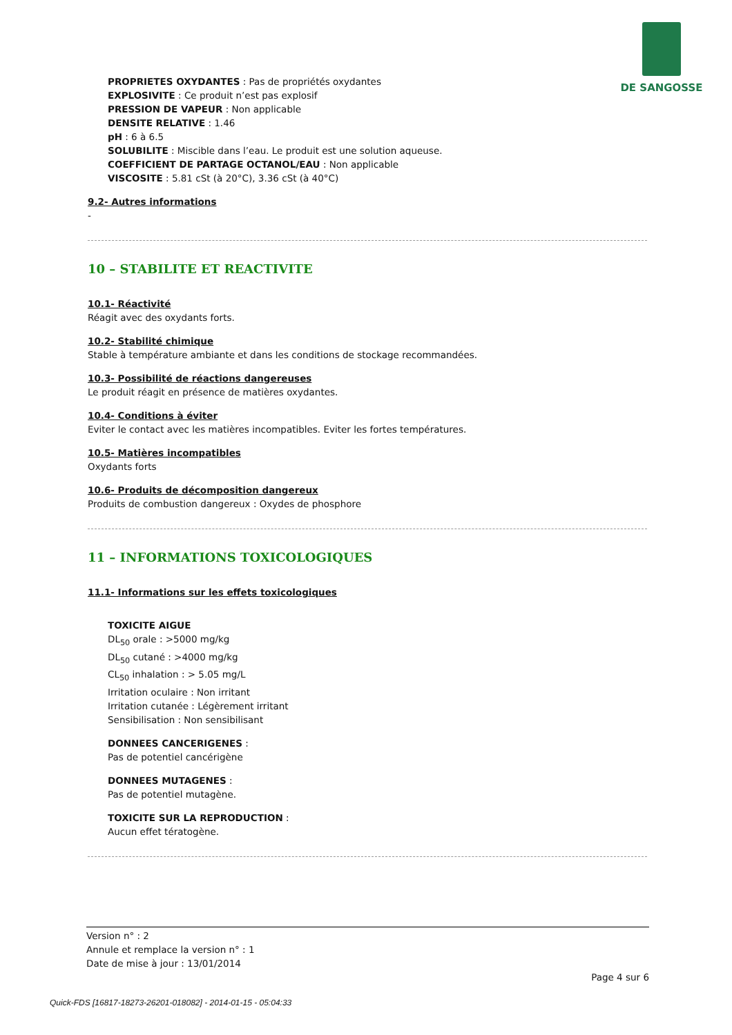DE SANGOSSE
PROPRIETES OXYDANTES : Pas de propriétés oxydantes
EXPLOSIVITE : Ce produit n’est pas explosif
PRESSION DE VAPEUR : Non applicable
DENSITE RELATIVE : 1.46
pH : 6 à 6.5
SOLUBILITE : Miscible dans l’eau. Le produit est une solution aqueuse.
COEFFICIENT DE PARTAGE OCTANOL/EAU : Non applicable
VISCOSITE : 5.81 cSt (à 20°C), 3.36 cSt (à 40°C)
9.2- Autres informations
-
10 – STABILITE ET REACTIVITE
10.1- Réactivité
Réagit avec des oxydants forts.
10.2- Stabilité chimique
Stable à température ambiante et dans les conditions de stockage recommandées.
10.3- Possibilité de réactions dangereuses
Le produit réagit en présence de matières oxydantes.
10.4- Conditions à éviter
Eviter le contact avec les matières incompatibles. Eviter les fortes températures.
10.5- Matières incompatibles
Oxydants forts
10.6- Produits de décomposition dangereux
Produits de combustion dangereux : Oxydes de phosphore
11 – INFORMATIONS TOXICOLOGIQUES
11.1- Informations sur les effets toxicologiques
TOXICITE AIGUE
DL<sub>50</sub> orale : >5000 mg/kg
DL<sub>50</sub> cutané : >4000 mg/kg
CL<sub>50</sub> inhalation : > 5.05 mg/L
Irritation oculaire : Non irritant
Irritation cutanée : Légèrement irritant
Sensibilisation : Non sensibilisant
DONNEES CANCERIGENES :
Pas de potentiel cancérigène
DONNEES MUTAGENES :
Pas de potentiel mutagène.
TOXICITE SUR LA REPRODUCTION :
Aucun effet tératogène.
Version n° : 2
Annule et remplace la version n° : 1
Date de mise à jour : 13/01/2014
Page 4 sur 6
Quick-FDS [16817-18273-26201-018082] - 2014-01-15 - 05:04:33